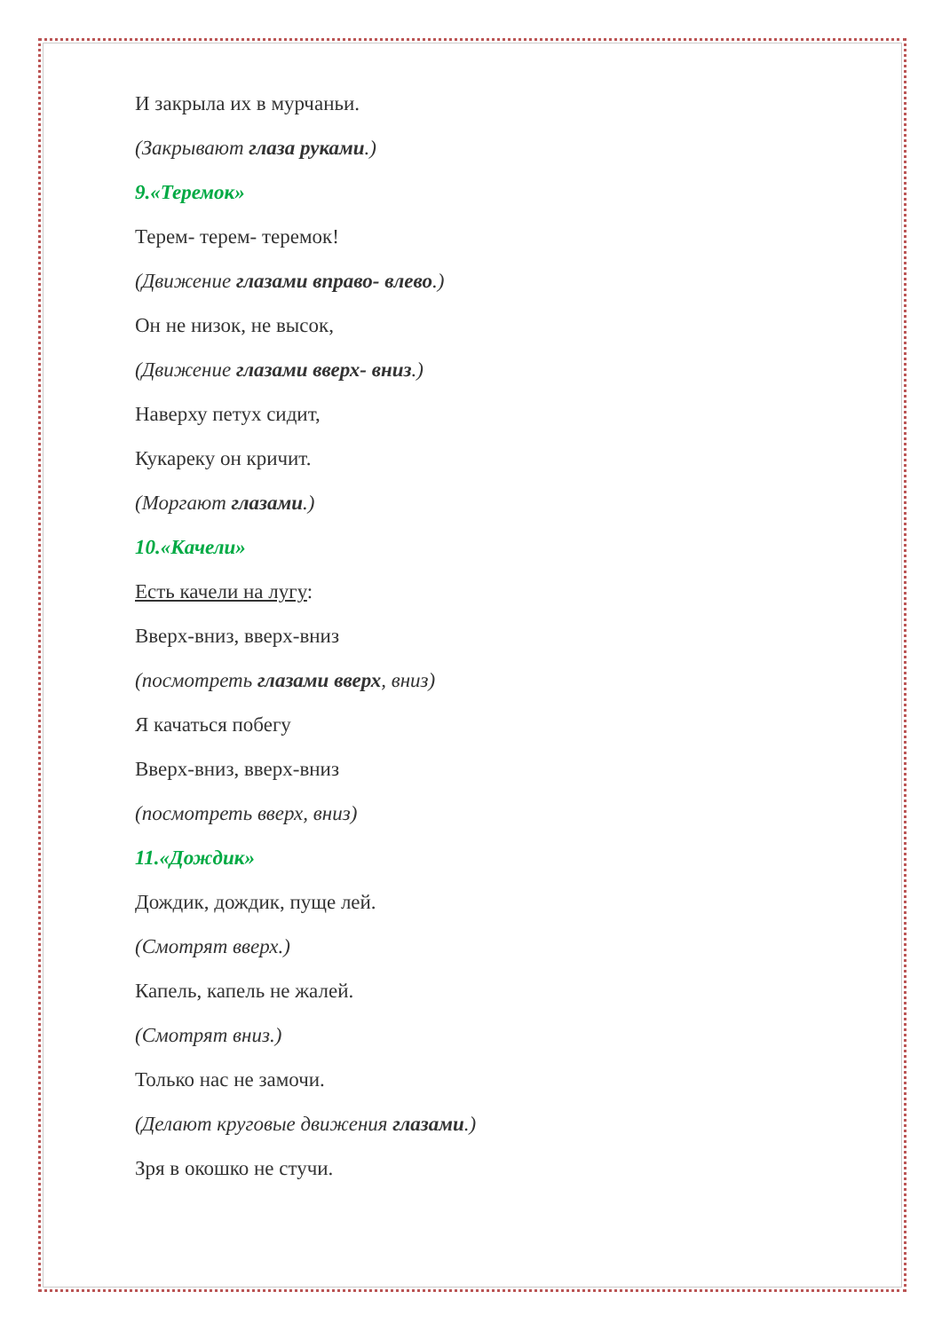И закрыла их в мурчаньи.
(Закрывают глаза руками.)
9.«Теремок»
Терем- терем- теремок!
(Движение глазами вправо- влево.)
Он не низок, не высок,
(Движение глазами вверх- вниз.)
Наверху петух сидит,
Кукареку он кричит.
(Моргают глазами.)
10.«Качели»
Есть качели на лугу:
Вверх-вниз, вверх-вниз
(посмотреть глазами вверх, вниз)
Я качаться побегу
Вверх-вниз, вверх-вниз
(посмотреть вверх, вниз)
11.«Дождик»
Дождик, дождик, пуще лей.
(Смотрят вверх.)
Капель, капель не жалей.
(Смотрят вниз.)
Только нас не замочи.
(Делают круговые движения глазами.)
Зря в окошко не стучи.